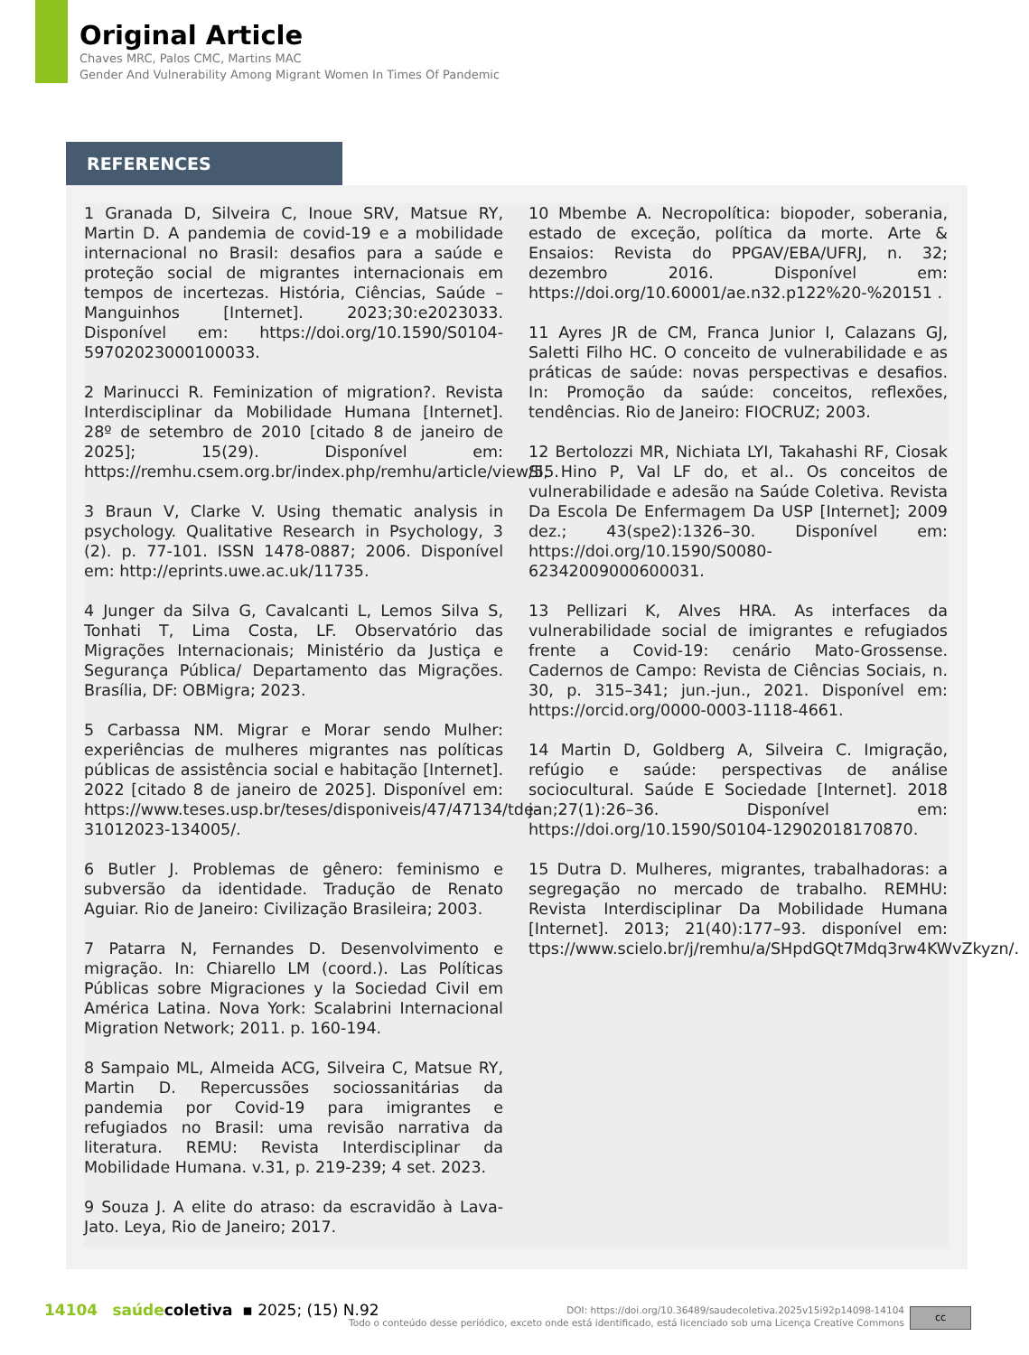Original Article
Chaves MRC, Palos CMC, Martins MAC
Gender And Vulnerability Among Migrant Women In Times Of Pandemic
REFERENCES
1 Granada D, Silveira C, Inoue SRV, Matsue RY, Martin D. A pandemia de covid-19 e a mobilidade internacional no Brasil: desafios para a saúde e proteção social de migrantes internacionais em tempos de incertezas. História, Ciências, Saúde – Manguinhos [Internet]. 2023;30:e2023033. Disponível em: https://doi.org/10.1590/S0104-59702023000100033.
2 Marinucci R. Feminization of migration?. Revista Interdisciplinar da Mobilidade Humana [Internet]. 28º de setembro de 2010 [citado 8 de janeiro de 2025]; 15(29). Disponível em: https://remhu.csem.org.br/index.php/remhu/article/view/55.
3 Braun V, Clarke V. Using thematic analysis in psychology. Qualitative Research in Psychology, 3 (2). p. 77-101. ISSN 1478-0887; 2006. Disponível em: http://eprints.uwe.ac.uk/11735.
4 Junger da Silva G, Cavalcanti L, Lemos Silva S, Tonhati T, Lima Costa, LF. Observatório das Migrações Internacionais; Ministério da Justiça e Segurança Pública/ Departamento das Migrações. Brasília, DF: OBMigra; 2023.
5 Carbassa NM. Migrar e Morar sendo Mulher: experiências de mulheres migrantes nas políticas públicas de assistência social e habitação [Internet]. 2022 [citado 8 de janeiro de 2025]. Disponível em: https://www.teses.usp.br/teses/disponiveis/47/47134/tde-31012023-134005/.
6 Butler J. Problemas de gênero: feminismo e subversão da identidade. Tradução de Renato Aguiar. Rio de Janeiro: Civilização Brasileira; 2003.
7 Patarra N, Fernandes D. Desenvolvimento e migração. In: Chiarello LM (coord.). Las Políticas Públicas sobre Migraciones y la Sociedad Civil em América Latina. Nova York: Scalabrini Internacional Migration Network; 2011. p. 160-194.
8 Sampaio ML, Almeida ACG, Silveira C, Matsue RY, Martin D. Repercussões sociossanitárias da pandemia por Covid-19 para imigrantes e refugiados no Brasil: uma revisão narrativa da literatura. REMU: Revista Interdisciplinar da Mobilidade Humana. v.31, p. 219-239; 4 set. 2023.
9 Souza J. A elite do atraso: da escravidão à Lava-Jato. Leya, Rio de Janeiro; 2017.
10 Mbembe A. Necropolítica: biopoder, soberania, estado de exceção, política da morte. Arte & Ensaios: Revista do PPGAV/EBA/UFRJ, n. 32; dezembro 2016. Disponível em: https://doi.org/10.60001/ae.n32.p122%20-%20151 .
11 Ayres JR de CM, Franca Junior I, Calazans GJ, Saletti Filho HC. O conceito de vulnerabilidade e as práticas de saúde: novas perspectivas e desafios. In: Promoção da saúde: conceitos, reflexões, tendências. Rio de Janeiro: FIOCRUZ; 2003.
12 Bertolozzi MR, Nichiata LYI, Takahashi RF, Ciosak SI, Hino P, Val LF do, et al.. Os conceitos de vulnerabilidade e adesão na Saúde Coletiva. Revista Da Escola De Enfermagem Da USP [Internet]; 2009 dez.; 43(spe2):1326–30. Disponível em: https://doi.org/10.1590/S0080-62342009000600031.
13 Pellizari K, Alves HRA. As interfaces da vulnerabilidade social de imigrantes e refugiados frente a Covid-19: cenário Mato-Grossense. Cadernos de Campo: Revista de Ciências Sociais, n. 30, p. 315–341; jun.-jun., 2021. Disponível em: https://orcid.org/0000-0003-1118-4661.
14 Martin D, Goldberg A, Silveira C. Imigração, refúgio e saúde: perspectivas de análise sociocultural. Saúde E Sociedade [Internet]. 2018 jan;27(1):26–36. Disponível em: https://doi.org/10.1590/S0104-12902018170870.
15 Dutra D. Mulheres, migrantes, trabalhadoras: a segregação no mercado de trabalho. REMHU: Revista Interdisciplinar Da Mobilidade Humana [Internet]. 2013; 21(40):177–93. disponível em: ttps://www.scielo.br/j/remhu/a/SHpdGQt7Mdq3rw4KWvZkyzn/.
14104 saúdecoletiva ▪ 2025; (15) N.92
DOI: https://doi.org/10.36489/saudecoletiva.2025v15i92p14098-14104
Todo o conteúdo desse periódico, exceto onde está identificado, está licenciado sob uma Licença Creative Commons
cc